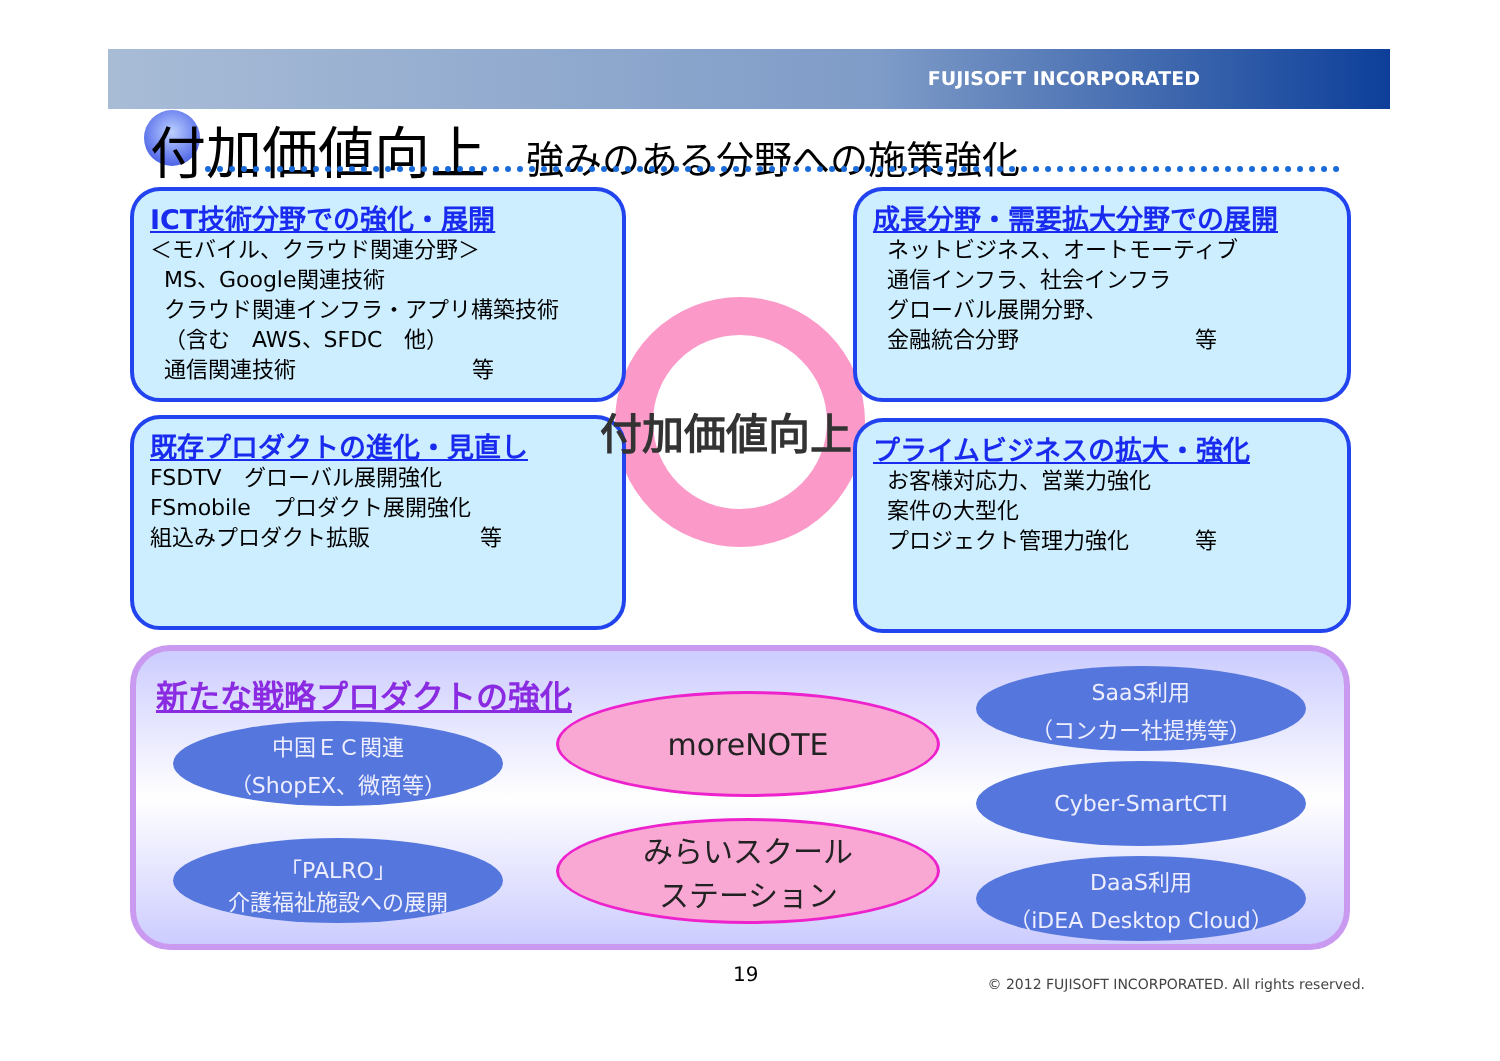FUJISOFT INCORPORATED
付加価値向上 強みのある分野への施策強化
ICT技術分野での強化・展開
＜モバイル、クラウド関連分野＞
MS、Google関連技術
クラウド関連インフラ・アプリ構築技術
（含む　AWS、SFDC　他）
通信関連技術　　　　　　　　等
既存プロダクトの進化・見直し
FSDTV　グローバル展開強化
FSmobile　プロダクト展開強化
組込みプロダクト拡販　　　　　等
成長分野・需要拡大分野での展開
ネットビジネス、オートモーティブ
通信インフラ、社会インフラ
グローバル展開分野、
金融統合分野　　　　　　　　等
プライムビジネスの拡大・強化
お客様対応力、営業力強化
案件の大型化
プロジェクト管理力強化　　　等
付加価値向上
新たな戦略プロダクトの強化
中国ＥＣ関連
（ShopEX、微商等）
「PALRO」
介護福祉施設への展開
moreNOTE
みらいスクール
ステーション
SaaS利用
（コンカー社提携等）
Cyber-SmartCTI
DaaS利用
（iDEA Desktop Cloud）
19
© 2012 FUJISOFT INCORPORATED. All rights reserved.